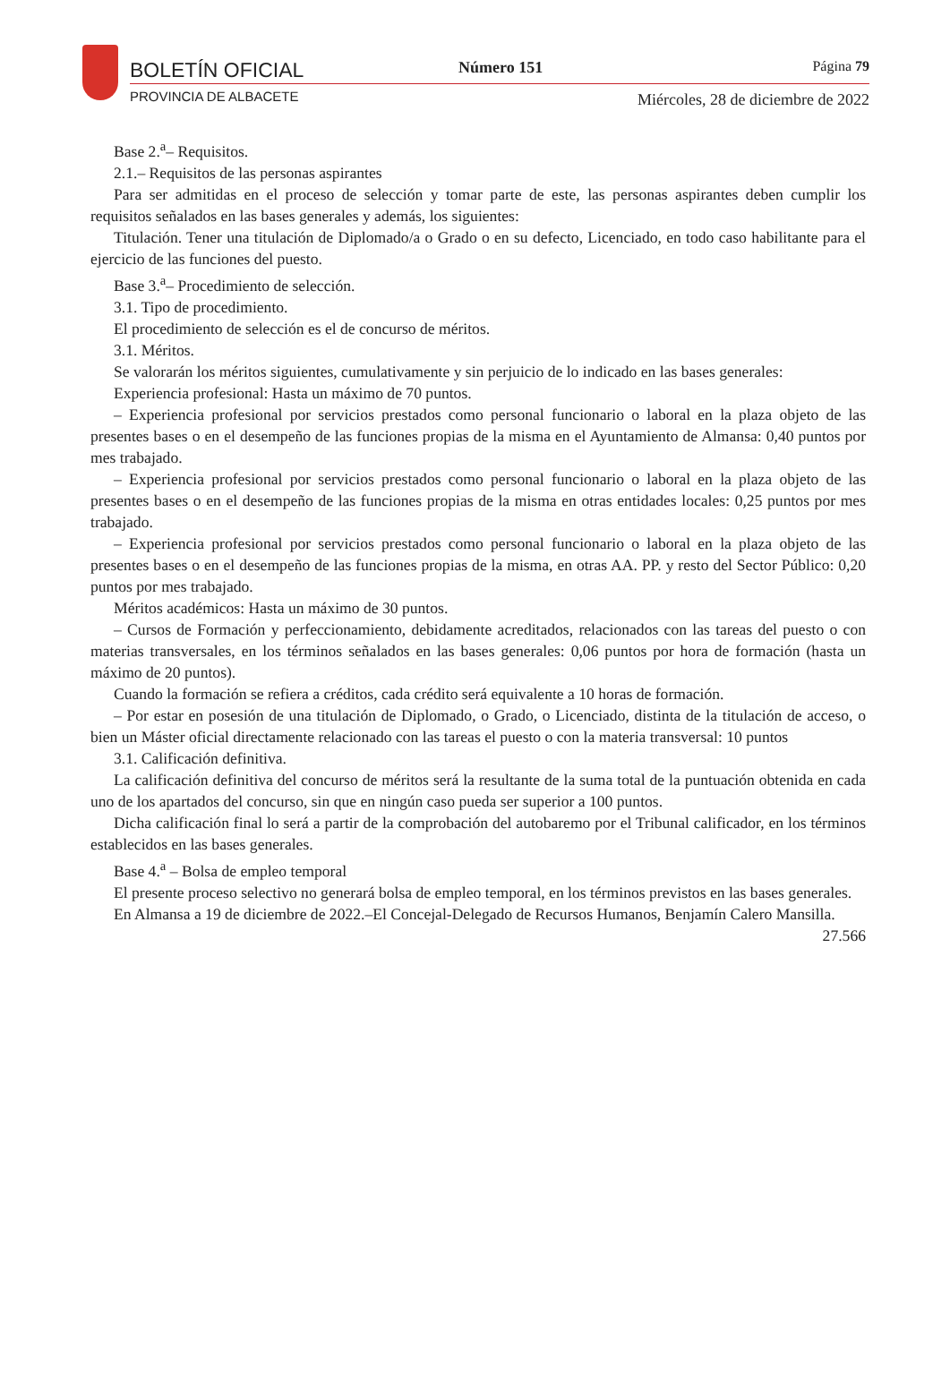BOLETÍN OFICIAL Número 151 Página 79
PROVINCIA DE ALBACETE
Miércoles, 28 de diciembre de 2022
Base 2.<sup>a</sup>– Requisitos.
2.1.– Requisitos de las personas aspirantes
Para ser admitidas en el proceso de selección y tomar parte de este, las personas aspirantes deben cumplir los requisitos señalados en las bases generales y además, los siguientes:
Titulación. Tener una titulación de Diplomado/a o Grado o en su defecto, Licenciado, en todo caso habilitante para el ejercicio de las funciones del puesto.
Base 3.<sup>a</sup>– Procedimiento de selección.
3.1. Tipo de procedimiento.
El procedimiento de selección es el de concurso de méritos.
3.1. Méritos.
Se valorarán los méritos siguientes, cumulativamente y sin perjuicio de lo indicado en las bases generales:
Experiencia profesional: Hasta un máximo de 70 puntos.
– Experiencia profesional por servicios prestados como personal funcionario o laboral en la plaza objeto de las presentes bases o en el desempeño de las funciones propias de la misma en el Ayuntamiento de Almansa: 0,40 puntos por mes trabajado.
– Experiencia profesional por servicios prestados como personal funcionario o laboral en la plaza objeto de las presentes bases o en el desempeño de las funciones propias de la misma en otras entidades locales: 0,25 puntos por mes trabajado.
– Experiencia profesional por servicios prestados como personal funcionario o laboral en la plaza objeto de las presentes bases o en el desempeño de las funciones propias de la misma, en otras AA. PP. y resto del Sector Público: 0,20 puntos por mes trabajado.
Méritos académicos: Hasta un máximo de 30 puntos.
– Cursos de Formación y perfeccionamiento, debidamente acreditados, relacionados con las tareas del puesto o con materias transversales, en los términos señalados en las bases generales: 0,06 puntos por hora de formación (hasta un máximo de 20 puntos).
Cuando la formación se refiera a créditos, cada crédito será equivalente a 10 horas de formación.
– Por estar en posesión de una titulación de Diplomado, o Grado, o Licenciado, distinta de la titulación de acceso, o bien un Máster oficial directamente relacionado con las tareas el puesto o con la materia transversal: 10 puntos
3.1. Calificación definitiva.
La calificación definitiva del concurso de méritos será la resultante de la suma total de la puntuación obtenida en cada uno de los apartados del concurso, sin que en ningún caso pueda ser superior a 100 puntos.
Dicha calificación final lo será a partir de la comprobación del autobaremo por el Tribunal calificador, en los términos establecidos en las bases generales.
Base 4.<sup>a</sup> – Bolsa de empleo temporal
El presente proceso selectivo no generará bolsa de empleo temporal, en los términos previstos en las bases generales.
En Almansa a 19 de diciembre de 2022.–El Concejal-Delegado de Recursos Humanos, Benjamín Calero Mansilla.
27.566